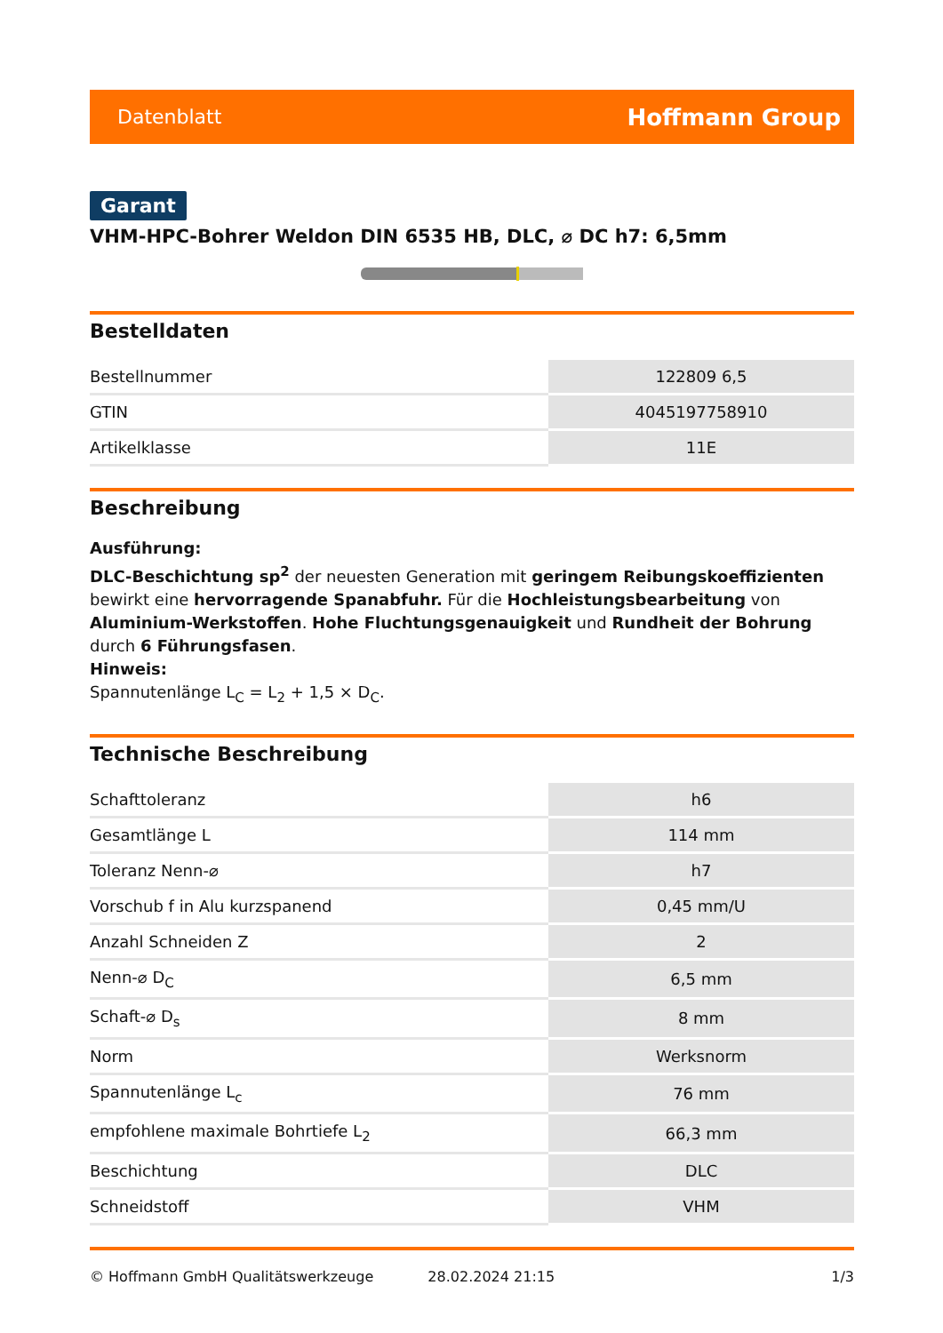Datenblatt Hoffmann Group
Garant
VHM-HPC-Bohrer Weldon DIN 6535 HB, DLC, ⌀ DC h7: 6,5mm
Bestelldaten
| Bestellnummer | 122809 6,5 |
| GTIN | 4045197758910 |
| Artikelklasse | 11E |
Beschreibung
Ausführung:
DLC-Beschichtung sp<sup>2</sup> der neuesten Generation mit geringem Reibungskoeffizienten bewirkt eine hervorragende Spanabfuhr. Für die Hochleistungsbearbeitung von Aluminium-Werkstoffen. Hohe Fluchtungsgenauigkeit und Rundheit der Bohrung durch 6 Führungsfasen.
Hinweis:
Spannutenlänge L<sub>C</sub> = L<sub>2</sub> + 1,5 × D<sub>C</sub>.
Technische Beschreibung
| Schafttoleranz | h6 |
| Gesamtlänge L | 114 mm |
| Toleranz Nenn-⌀ | h7 |
| Vorschub f in Alu kurzspanend | 0,45 mm/U |
| Anzahl Schneiden Z | 2 |
| Nenn-⌀ D<sub>C</sub> | 6,5 mm |
| Schaft-⌀ D<sub>s</sub> | 8 mm |
| Norm | Werksnorm |
| Spannutenlänge L<sub>c</sub> | 76 mm |
| empfohlene maximale Bohrtiefe L<sub>2</sub> | 66,3 mm |
| Beschichtung | DLC |
| Schneidstoff | VHM |
© Hoffmann GmbH Qualitätswerkzeuge 28.02.2024 21:15 1/3